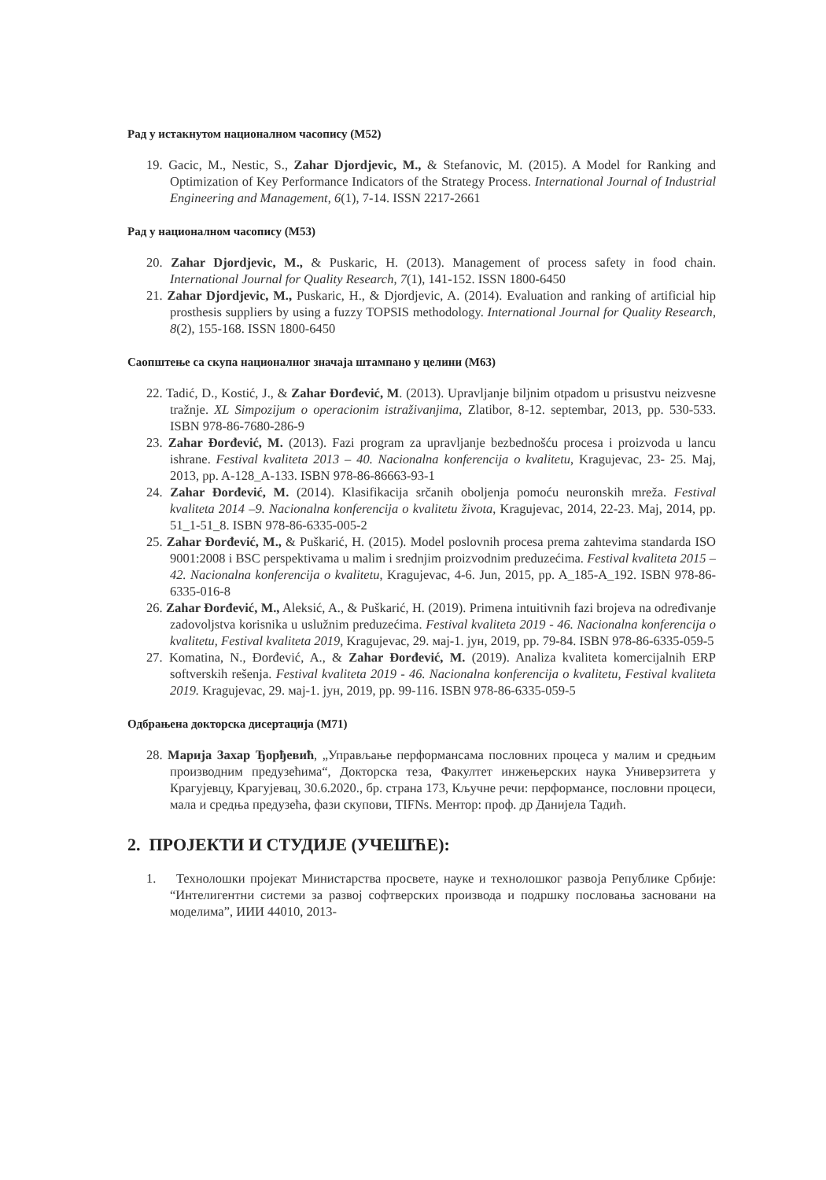Рад у истакнутом националном часопису (М52)
19. Gacic, M., Nestic, S., Zahar Djordjevic, M., & Stefanovic, M. (2015). A Model for Ranking and Optimization of Key Performance Indicators of the Strategy Process. International Journal of Industrial Engineering and Management, 6(1), 7-14. ISSN 2217-2661
Рад у националном часопису (М53)
20. Zahar Djordjevic, M., & Puskaric, H. (2013). Management of process safety in food chain. International Journal for Quality Research, 7(1), 141-152. ISSN 1800-6450
21. Zahar Djordjevic, M., Puskaric, H., & Djordjevic, A. (2014). Evaluation and ranking of artificial hip prosthesis suppliers by using a fuzzy TOPSIS methodology. International Journal for Quality Research, 8(2), 155-168. ISSN 1800-6450
Саопштење са скупа националног значаја штампано у целини (М63)
22. Tadić, D., Kostić, J., & Zahar Đorđević, M. (2013). Upravljanje biljnim otpadom u prisustvu neizvesne tražnje. XL Simpozijum o operacionim istraživanjima, Zlatibor, 8-12. septembar, 2013, pp. 530-533. ISBN 978-86-7680-286-9
23. Zahar Đorđević, M. (2013). Fazi program za upravljanje bezbednošću procesa i proizvoda u lancu ishrane. Festival kvaliteta 2013 – 40. Nacionalna konferencija o kvalitetu, Kragujevac, 23- 25. Maj, 2013, pp. A-128_A-133. ISBN 978-86-86663-93-1
24. Zahar Đorđević, M. (2014). Klasifikacija srčanih oboljenja pomoću neuronskih mreža. Festival kvaliteta 2014 –9. Nacionalna konferencija o kvalitetu života, Kragujevac, 2014, 22-23. Maj, 2014, pp. 51_1-51_8. ISBN 978-86-6335-005-2
25. Zahar Đorđević, M., & Puškarić, H. (2015). Model poslovnih procesa prema zahtevima standarda ISO 9001:2008 i BSC perspektivama u malim i srednjim proizvodnim preduzećima. Festival kvaliteta 2015 – 42. Nacionalna konferencija o kvalitetu, Kragujevac, 4-6. Jun, 2015, pp. A_185-A_192. ISBN 978-86-6335-016-8
26. Zahar Đorđević, M., Aleksić, A., & Puškarić, H. (2019). Primena intuitivnih fazi brojeva na određivanje zadovoljstva korisnika u uslužnim preduzećima. Festival kvaliteta 2019 - 46. Nacionalna konferencija o kvalitetu, Festival kvaliteta 2019, Kragujevac, 29. мај-1. јун, 2019, pp. 79-84. ISBN 978-86-6335-059-5
27. Komatina, N., Đorđević, A., & Zahar Đorđević, M. (2019). Analiza kvaliteta komercijalnih ERP softverskih rešenja. Festival kvaliteta 2019 - 46. Nacionalna konferencija o kvalitetu, Festival kvaliteta 2019. Kragujevac, 29. мај-1. јун, 2019, pp. 99-116. ISBN 978-86-6335-059-5
Одбрањена докторска дисертација (М71)
28. Марија Захар Ђорђевић, „Управљање перформансама пословних процеса у малим и средњим производним предузећима“, Докторска теза, Факултет инжењерских наука Универзитета у Крагујевцу, Крагујевац, 30.6.2020., бр. страна 173, Кључне речи: перформансе, пословни процеси, мала и средња предузећа, фази скупови, TIFNs. Ментор: проф. др Данијела Тадић.
2. ПРОЈЕКТИ И СТУДИЈЕ (УЧЕШЋЕ):
1. Технолошки пројекат Министарства просвете, науке и технолошког развоја Републике Србије: “Интелигентни системи за развој софтверских производа и подршку пословања засновани на моделима”, ИИИ 44010, 2013-